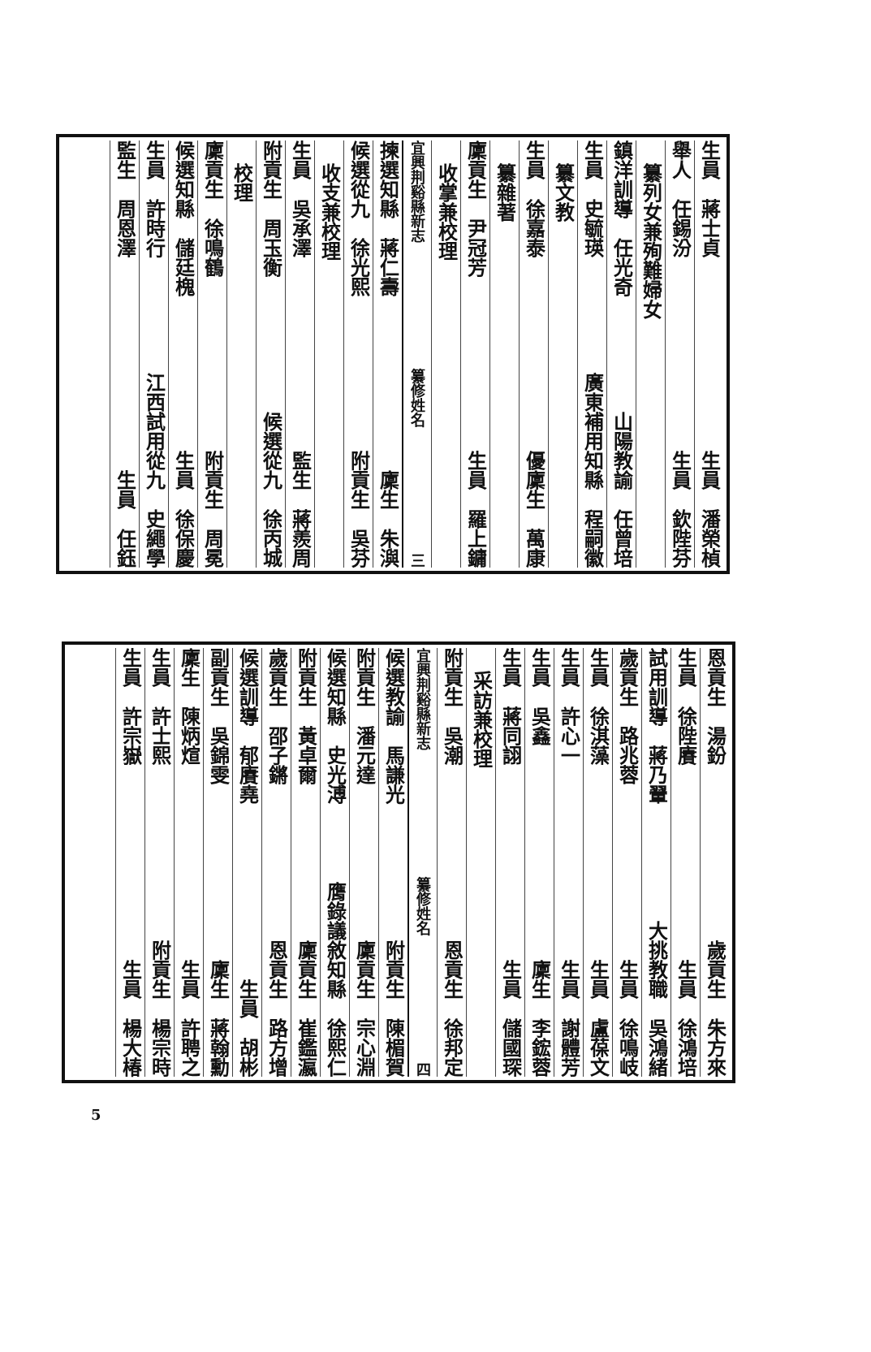生員　蔣士貞 生員　潘榮楨
舉人　任錫汾 生員　欽陛芬
纂列女兼殉難婦女
鎮洋訓導　任光奇 山陽教諭　任曾培
生員　史毓瑛 廣東補用知縣　程嗣徽
纂文教
生員　徐嘉泰 優廩生　萬康
纂雜著
廩貢生　尹冠芳 生員　羅上鏞
收掌兼校理
宜興荆谿縣新志 纂修姓名 三
揀選知縣　蔣仁壽 廩生　朱㵰
候選從九　徐光熙 附貢生　吳芬
收支兼校理
生員　吳承澤 監生　蔣羨周
附貢生　周玉衡 候選從九　徐丙城
校理
廩貢生　徐鳴鶴 附貢生　周冕
候選知縣　儲廷槐 生員　徐保慶
生員　許時行 江西試用從九　史繩學
監生　周恩澤 生員　任鈺
恩貢生　湯鈖 歲貢生　朱方來
生員　徐陛賡 生員　徐鴻培
試用訓導　蔣乃翬 大挑教職　吳鴻緒
歲貢生　路兆蓉 生員　徐鳴岐
生員　徐淇藻 生員　盧葆文
生員　許心一 生員　謝體芳
生員　吳鑫 廩生　李鋐蓉
生員　蔣同詡 生員　儲國琛
采訪兼校理
附貢生　吳潮 恩貢生　徐邦定
宜興荆谿縣新志 纂修姓名 四
候選教諭　馬謙光 附貢生　陳楣賀
附貢生　潘元達 廩貢生　宗心淵
候選知縣　史光溥 膺錄議敘知縣　徐熙仁
附貢生　黃卓爾 廩貢生　崔鑑瀛
歲貢生　邵子鏘 恩貢生　路方增
候選訓導　郁賡堯 生員　胡彬
副貢生　吳錦雯 廩生　蔣翰勳
廩生　陳炳煊 生員　許聘之
生員　許士熙 附貢生　楊宗時
生員　許宗嶽 生員　楊大椿
5